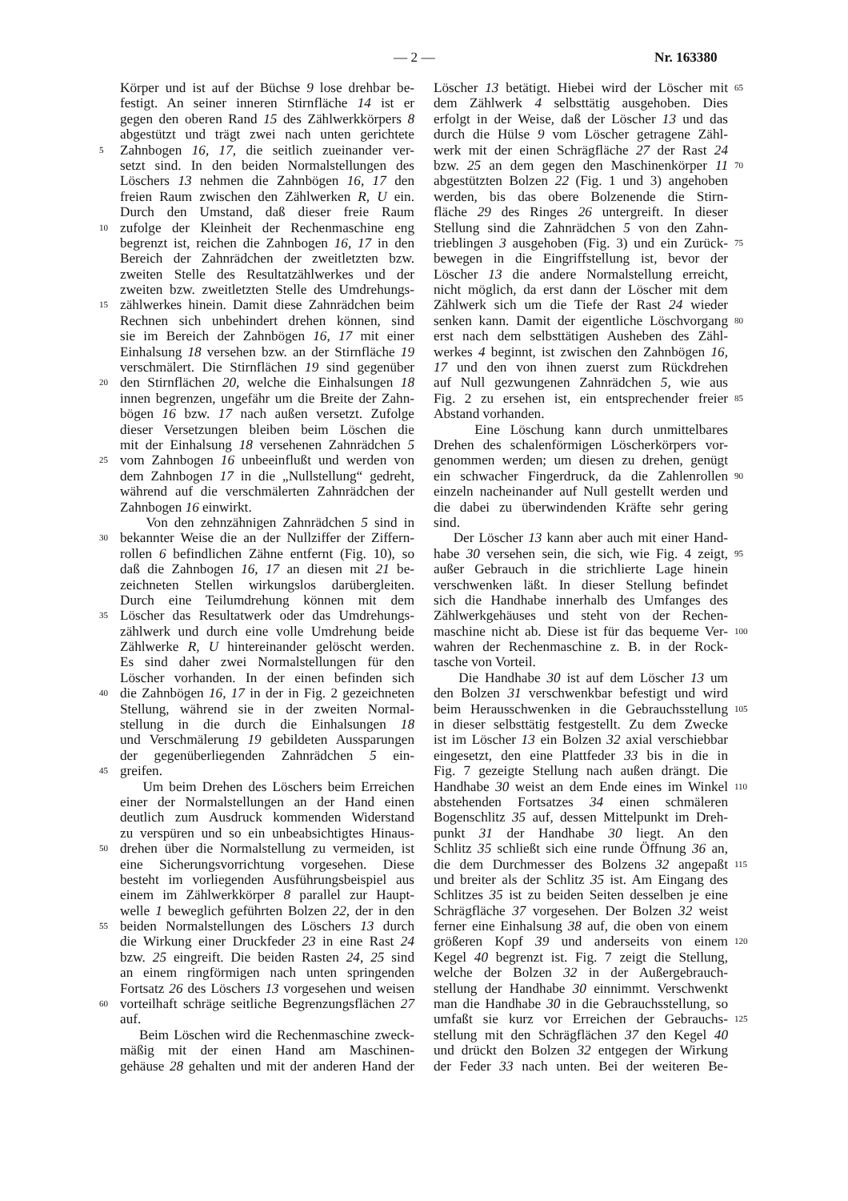— 2 — Nr. 163380
Körper und ist auf der Büchse 9 lose drehbar be-
festigt. An seiner inneren Stirnfläche 14 ist er
gegen den oberen Rand 15 des Zählwerkkörpers 8
abgestützt und trägt zwei nach unten gerichtete
5
Zahnbogen 16, 17, die seitlich zueinander ver-
setzt sind. In den beiden Normalstellungen des
Löschers 13 nehmen die Zahnbögen 16, 17 den
freien Raum zwischen den Zählwerken R, U ein.
Durch den Umstand, daß dieser freie Raum
10
zufolge der Kleinheit der Rechenmaschine eng
begrenzt ist, reichen die Zahnbogen 16, 17 in den
Bereich der Zahnrädchen der zweitletzten bzw.
zweiten Stelle des Resultatzählwerkes und der
zweiten bzw. zweitletzten Stelle des Umdrehungs-
15
zählwerkes hinein. Damit diese Zahnrädchen beim
Rechnen sich unbehindert drehen können, sind
sie im Bereich der Zahnbögen 16, 17 mit einer
Einhalsung 18 versehen bzw. an der Stirnfläche 19
verschmälert. Die Stirnflächen 19 sind gegenüber
20
den Stirnflächen 20, welche die Einhalsungen 18
innen begrenzen, ungefähr um die Breite der Zahn-
bögen 16 bzw. 17 nach außen versetzt. Zufolge
dieser Versetzungen bleiben beim Löschen die
mit der Einhalsung 18 versehenen Zahnrädchen 5
25
vom Zahnbogen 16 unbeeinflußt und werden von
dem Zahnbogen 17 in die „Nullstellung“ gedreht,
während auf die verschmälerten Zahnrädchen der
Zahnbogen 16 einwirkt.
Von den zehnzähnigen Zahnrädchen 5 sind in
30
bekannter Weise die an der Nullziffer der Ziffern-
rollen 6 befindlichen Zähne entfernt (Fig. 10), so
daß die Zahnbogen 16, 17 an diesen mit 21 be-
zeichneten Stellen wirkungslos darübergleiten.
Durch eine Teilumdrehung können mit dem
35
Löscher das Resultatwerk oder das Umdrehungs-
zählwerk und durch eine volle Umdrehung beide
Zählwerke R, U hintereinander gelöscht werden.
Es sind daher zwei Normalstellungen für den
Löscher vorhanden. In der einen befinden sich
40
die Zahnbögen 16, 17 in der in Fig. 2 gezeichneten
Stellung, während sie in der zweiten Normal-
stellung in die durch die Einhalsungen 18
und Verschmälerung 19 gebildeten Aussparungen
der gegenüberliegenden Zahnrädchen 5 ein-
45
greifen.
Um beim Drehen des Löschers beim Erreichen
einer der Normalstellungen an der Hand einen
deutlich zum Ausdruck kommenden Widerstand
zu verspüren und so ein unbeabsichtigtes Hinaus-
50
drehen über die Normalstellung zu vermeiden, ist
eine Sicherungsvorrichtung vorgesehen. Diese
besteht im vorliegenden Ausführungsbeispiel aus
einem im Zählwerkkörper 8 parallel zur Haupt-
welle 1 beweglich geführten Bolzen 22, der in den
55
beiden Normalstellungen des Löschers 13 durch
die Wirkung einer Druckfeder 23 in eine Rast 24
bzw. 25 eingreift. Die beiden Rasten 24, 25 sind
an einem ringförmigen nach unten springenden
Fortsatz 26 des Löschers 13 vorgesehen und weisen
60
vorteilhaft schräge seitliche Begrenzungsflächen 27
auf.
Beim Löschen wird die Rechenmaschine zweck-
mäßig mit der einen Hand am Maschinen-
gehäuse 28 gehalten und mit der anderen Hand der
Löscher 13 betätigt. Hiebei wird der Löscher mit
65
dem Zählwerk 4 selbsttätig ausgehoben. Dies
erfolgt in der Weise, daß der Löscher 13 und das
durch die Hülse 9 vom Löscher getragene Zähl-
werk mit der einen Schrägfläche 27 der Rast 24
bzw. 25 an dem gegen den Maschinenkörper 11
70
abgestützten Bolzen 22 (Fig. 1 und 3) angehoben
werden, bis das obere Bolzenende die Stirn-
fläche 29 des Ringes 26 untergreift. In dieser
Stellung sind die Zahnrädchen 5 von den Zahn-
trieblingen 3 ausgehoben (Fig. 3) und ein Zurück-
75
bewegen in die Eingriffstellung ist, bevor der
Löscher 13 die andere Normalstellung erreicht,
nicht möglich, da erst dann der Löscher mit dem
Zählwerk sich um die Tiefe der Rast 24 wieder
senken kann. Damit der eigentliche Löschvorgang
80
erst nach dem selbsttätigen Ausheben des Zähl-
werkes 4 beginnt, ist zwischen den Zahnbögen 16,
17 und den von ihnen zuerst zum Rückdrehen
auf Null gezwungenen Zahnrädchen 5, wie aus
Fig. 2 zu ersehen ist, ein entsprechender freier
85
Abstand vorhanden.
Eine Löschung kann durch unmittelbares
Drehen des schalenförmigen Löscherkörpers vor-
genommen werden; um diesen zu drehen, genügt
ein schwacher Fingerdruck, da die Zahlenrollen
90
einzeln nacheinander auf Null gestellt werden und
die dabei zu überwindenden Kräfte sehr gering
sind.
Der Löscher 13 kann aber auch mit einer Hand-
habe 30 versehen sein, die sich, wie Fig. 4 zeigt,
95
außer Gebrauch in die strichlierte Lage hinein
verschwenken läßt. In dieser Stellung befindet
sich die Handhabe innerhalb des Umfanges des
Zählwerkgehäuses und steht von der Rechen-
maschine nicht ab. Diese ist für das bequeme Ver-
100
wahren der Rechenmaschine z. B. in der Rock-
tasche von Vorteil.
Die Handhabe 30 ist auf dem Löscher 13 um
den Bolzen 31 verschwenkbar befestigt und wird
beim Herausschwenken in die Gebrauchsstellung
105
in dieser selbsttätig festgestellt. Zu dem Zwecke
ist im Löscher 13 ein Bolzen 32 axial verschiebbar
eingesetzt, den eine Plattfeder 33 bis in die in
Fig. 7 gezeigte Stellung nach außen drängt. Die
Handhabe 30 weist an dem Ende eines im Winkel
110
abstehenden Fortsatzes 34 einen schmäleren
Bogenschlitz 35 auf, dessen Mittelpunkt im Dreh-
punkt 31 der Handhabe 30 liegt. An den
Schlitz 35 schließt sich eine runde Öffnung 36 an,
die dem Durchmesser des Bolzens 32 angepaßt
115
und breiter als der Schlitz 35 ist. Am Eingang des
Schlitzes 35 ist zu beiden Seiten desselben je eine
Schrägfläche 37 vorgesehen. Der Bolzen 32 weist
ferner eine Einhalsung 38 auf, die oben von einem
größeren Kopf 39 und anderseits von einem
120
Kegel 40 begrenzt ist. Fig. 7 zeigt die Stellung,
welche der Bolzen 32 in der Außergebrauch-
stellung der Handhabe 30 einnimmt. Verschwenkt
man die Handhabe 30 in die Gebrauchsstellung, so
umfaßt sie kurz vor Erreichen der Gebrauchs-
125
stellung mit den Schrägflächen 37 den Kegel 40
und drückt den Bolzen 32 entgegen der Wirkung
der Feder 33 nach unten. Bei der weiteren Be-